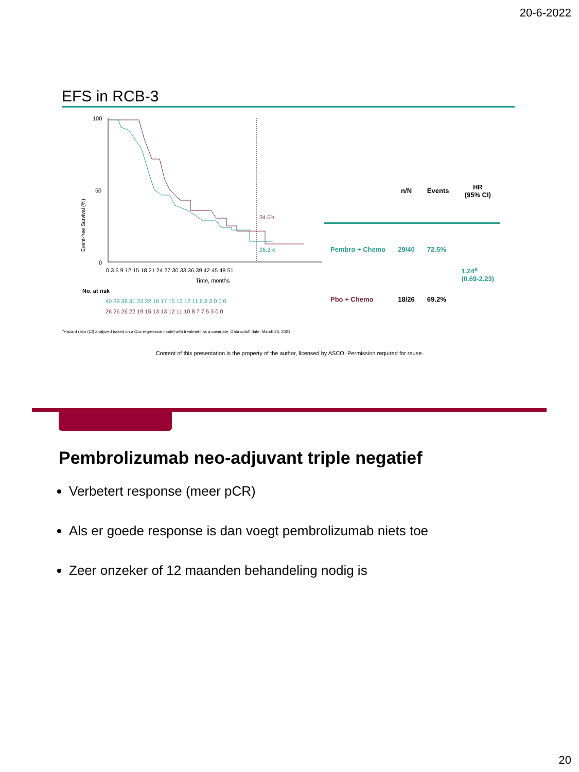20-6-2022
EFS in RCB-3
Event-free Survival (%)
100
50
0
34.6%
26.2%
0 3 6 9 12 15 18 21 24 27 30 33 36 39 42 45 48 51
Time, months
No. at risk
40 39 38 31 23 22 18 17 15 13 12 11 6 3 3 0 0 0
26 26 26 22 19 15 13 13 12 11 10 8 7 7 5 3 0 0
| | n/N | Events | HR (95% CI) |
| --- | --- | --- | --- |
| Pembro + Chemo | 29/40 | 72.5% | 1.24<sup>a</sup> (0.69-2.23) |
| Pbo + Chemo | 18/26 | 69.2% | |
<sup>a</sup> Hazard ratio (CI) analyzed based on a Cox regression model with treatment as a covariate. Data cutoff date: March 23, 2021.
Content of this presentation is the property of the author, licensed by ASCO. Permission required for reuse.
Pembrolizumab neo-adjuvant triple negatief
Verbetert response (meer pCR)
Als er goede response is dan voegt pembrolizumab niets toe
Zeer onzeker of 12 maanden behandeling nodig is
20